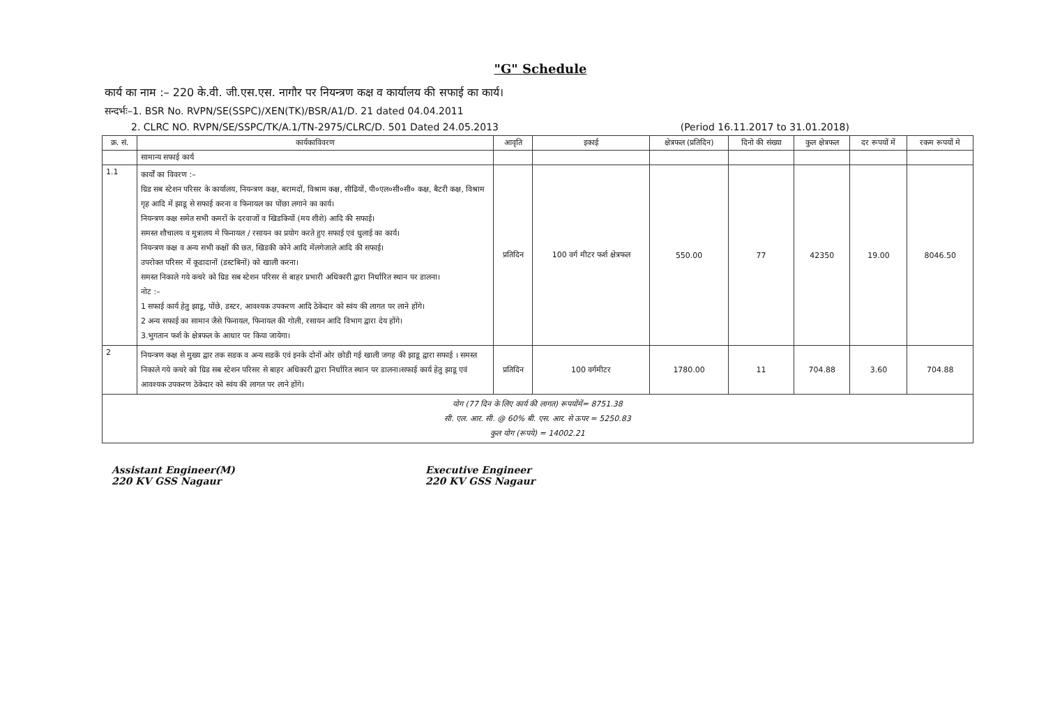"G" Schedule
कार्य का नाम :– 220 के.वी. जी.एस.एस. नागौर पर नियन्त्रण कक्ष व कार्यालय की सफाई का कार्य।
सन्दर्भः–1. BSR No. RVPN/SE(SSPC)/XEN(TK)/BSR/A1/D. 21 dated 04.04.2011
2. CLRC NO. RVPN/SE/SSPC/TK/A.1/TN-2975/CLRC/D. 501 Dated 24.05.2013 (Period 16.11.2017 to 31.01.2018)
| क्र. सं. | कार्यकाविवरण | आवृति | इकाई | क्षेत्रफल (प्रतिदिन) | दिनो की संख्या | कुल क्षेत्रफल | दर रूपयों में | रकम रूपयों मे |
| --- | --- | --- | --- | --- | --- | --- | --- | --- |
| | सामान्य सफाई कार्य | | | | | | | |
| 1.1 | कार्यों का विवरण :– ग्रिड सब स्टेशन परिसर के कार्यालय, नियन्त्रण कक्ष, बरामदों, विश्राम कक्ष, सीढियों, पी०एल०सी०सी० कक्ष, बैटरी कक्ष, विश्राम गृह आदि में झाडू से सफाई करना व फिनायल का पोंछा लगाने का कार्य। नियन्त्रण कक्ष समेत सभी कमरों के दरवाजों व खिडकियों (मय शीशे) आदि की सफाई। समस्त शौचालय व मुत्रालय मे फिनायल / रसायन का प्रयोग करते हुए सफाई एवं धुलाई का कार्य। नियन्त्रण कक्ष व अन्य सभी कक्षों की छत, खिडकी कोने आदि मेंलगेजाले आदि की सफाई। उपरोक्त परिसर में कूडादानों (डस्टबिनों) को खाली करना। समस्त निकाले गये कचरे को ग्रिड सब स्टेशन परिसर से बाहर प्रभारी अधिकारी द्वारा निर्धारित स्थान पर डालना। नोट :– 1 सफाई कार्य हेतु झाडू, पोंछे, डस्टर, आवश्यक उपकरण आदि ठेकेदार को स्वंय की लागत पर लाने होंगे। 2 अन्य सफाई का सामान जैसे फिनायल, फिनायल की गोली, रसायन आदि विभाग द्वारा देय होंगे। 3.भुगतान फर्श के क्षेत्रफल के आधार पर किया जायेगा। | प्रतिदिन | 100 वर्ग मीटर फर्श क्षेत्रफल | 550.00 | 77 | 42350 | 19.00 | 8046.50 |
| 2 | नियन्त्रण कक्ष से मुख्य द्वार तक सडक व अन्य सडकें एवं इनके दोनों ओर छोडी गई खाली जगह की झाडू द्वारा सफाई । समस्त निकाले गये कचरे को ग्रिड सब स्टेशन परिसर से बाहर अधिकारी द्वारा निर्धारित स्थान पर डालना।सफाई कार्य हेतु झाडू एवं आवश्यक उपकरण ठेकेदार को स्वंय की लागत पर लाने होंगे। | प्रतिदिन | 100 वर्गमीटर | 1780.00 | 11 | 704.88 | 3.60 | 704.88 |
| योग (77 दिन के लिए कार्य की लागत) रूपयोंमें= 8751.38 सी. एल. आर. सी. @ 60% बी. एस. आर. से ऊपर = 5250.83 कुल योग (रूपये) = 14002.21 | | | | | | | | |
Assistant Engineer(M)
220 KV GSS Nagaur
Executive Engineer
220 KV GSS Nagaur